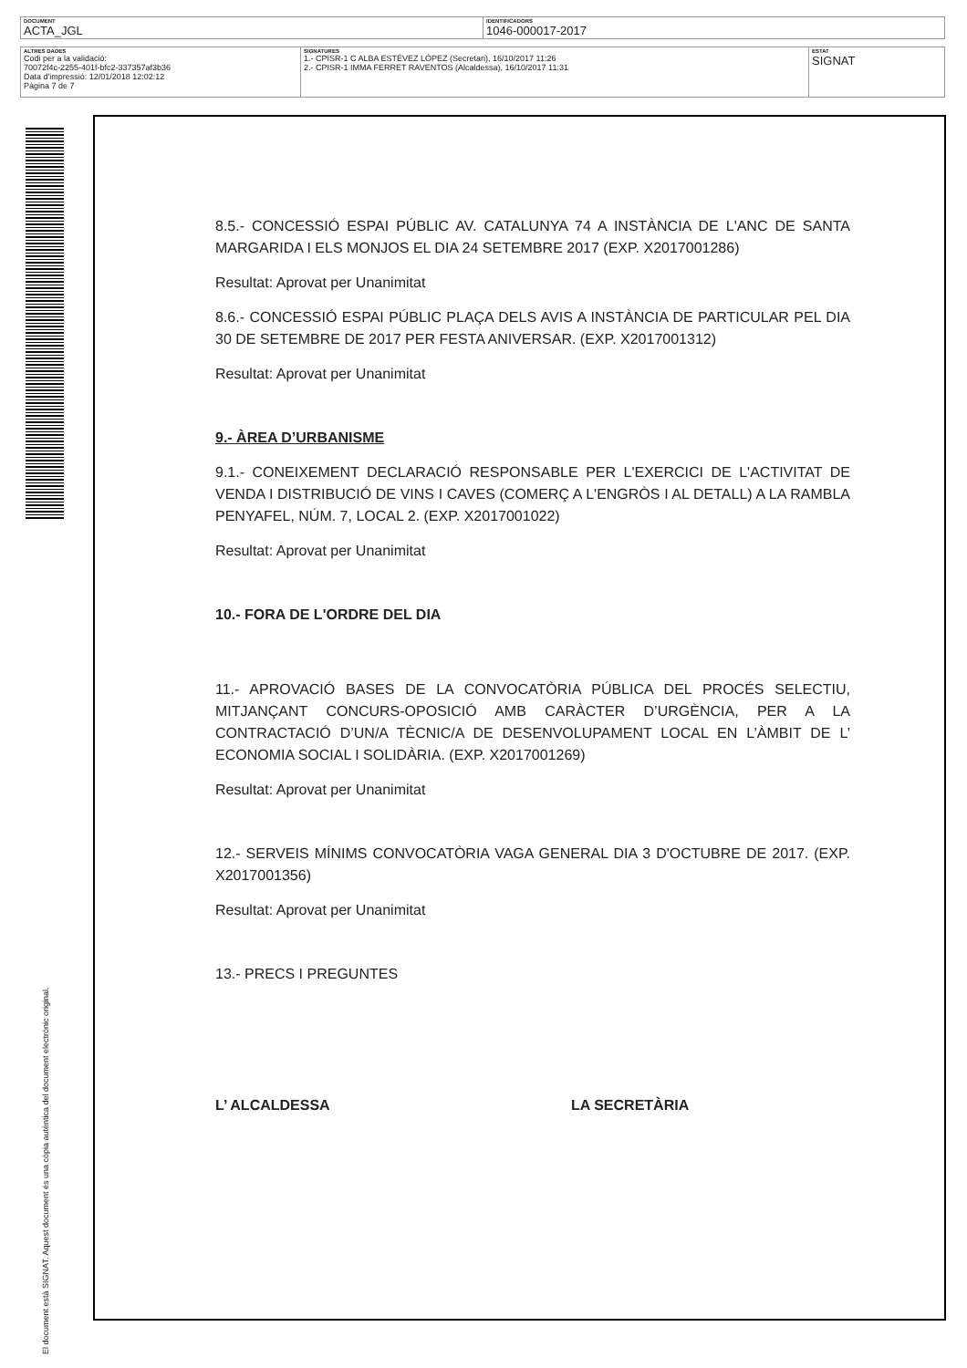| DOCUMENT ACTA_JGL | IDENTIFICADORS 1046-000017-2017 |
| ALTRES DADES Codi per a la validació: 70072f4c-2255-401f-bfc2-337357af3b36 Data d'impressió: 12/01/2018 12:02:12 Pàgina 7 de 7 | SIGNATURES 1.- CPISR-1 C ALBA ESTÉVEZ LÓPEZ (Secretari), 16/10/2017 11:26 2.- CPISR-1 IMMA FERRET RAVENTOS (Alcaldessa), 16/10/2017 11:31 | ESTAT SIGNAT |
El document està SIGNAT. Aquest document és una còpia autèntica del document electrònic original.
8.5.- CONCESSIÓ ESPAI PÚBLIC AV. CATALUNYA 74 A INSTÀNCIA DE L'ANC DE SANTA MARGARIDA I ELS MONJOS EL DIA 24 SETEMBRE 2017 (EXP. X2017001286)
Resultat: Aprovat per Unanimitat
8.6.- CONCESSIÓ ESPAI PÚBLIC PLAÇA DELS AVIS A INSTÀNCIA DE PARTICULAR PEL DIA 30 DE SETEMBRE DE 2017 PER FESTA ANIVERSAR. (EXP. X2017001312)
Resultat: Aprovat per Unanimitat
9.- ÀREA D’URBANISME
9.1.- CONEIXEMENT DECLARACIÓ RESPONSABLE PER L'EXERCICI DE L'ACTIVITAT DE VENDA I DISTRIBUCIÓ DE VINS I CAVES (COMERÇ A L'ENGRÒS I AL DETALL) A LA RAMBLA PENYAFEL, NÚM. 7, LOCAL 2. (EXP. X2017001022)
Resultat: Aprovat per Unanimitat
10.- FORA DE L'ORDRE DEL DIA
11.- APROVACIÓ BASES DE LA CONVOCATÒRIA PÚBLICA DEL PROCÉS SELECTIU, MITJANÇANT CONCURS-OPOSICIÓ AMB CARÀCTER D’URGÈNCIA, PER A LA CONTRACTACIÓ D’UN/A TÈCNIC/A DE DESENVOLUPAMENT LOCAL EN L’ÀMBIT DE L’ ECONOMIA SOCIAL I SOLIDÀRIA. (EXP. X2017001269)
Resultat: Aprovat per Unanimitat
12.- SERVEIS MÍNIMS CONVOCATÒRIA VAGA GENERAL DIA 3 D'OCTUBRE DE 2017. (EXP. X2017001356)
Resultat: Aprovat per Unanimitat
13.- PRECS I PREGUNTES
L’ ALCALDESSA LA SECRETÀRIA